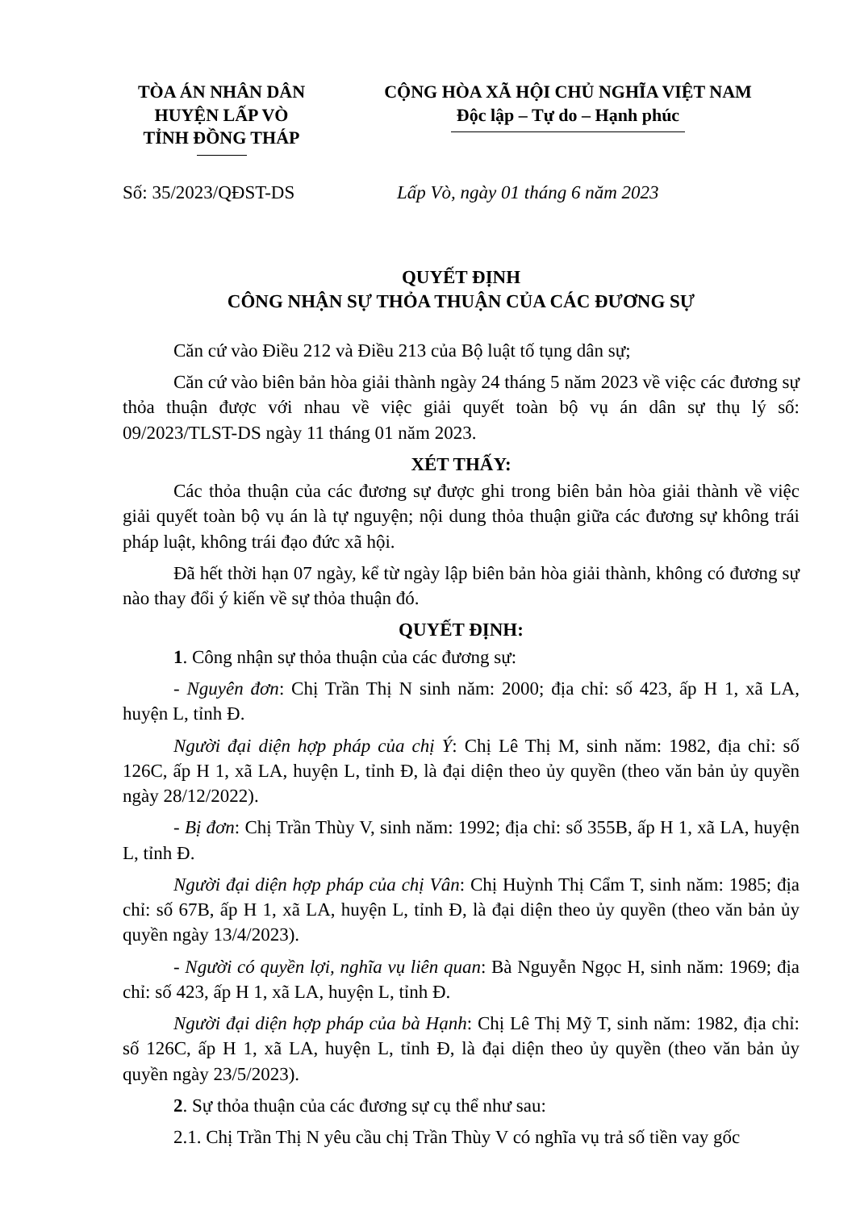TÒA ÁN NHÂN DÂN
HUYỆN LẤP VÒ
TỈNH ĐỒNG THÁP
CỘNG HÒA XÃ HỘI CHỦ NGHĨA VIỆT NAM
Độc lập – Tự do – Hạnh phúc
Số: 35/2023/QĐST-DS Lấp Vò, ngày 01 tháng 6 năm 2023
QUYẾT ĐỊNH
CÔNG NHẬN SỰ THỎA THUẬN CỦA CÁC ĐƯƠNG SỰ
Căn cứ vào Điều 212 và Điều 213 của Bộ luật tố tụng dân sự;
Căn cứ vào biên bản hòa giải thành ngày 24 tháng 5 năm 2023 về việc các đương sự thỏa thuận được với nhau về việc giải quyết toàn bộ vụ án dân sự thụ lý số: 09/2023/TLST-DS ngày 11 tháng 01 năm 2023.
XÉT THẤY:
Các thỏa thuận của các đương sự được ghi trong biên bản hòa giải thành về việc giải quyết toàn bộ vụ án là tự nguyện; nội dung thỏa thuận giữa các đương sự không trái pháp luật, không trái đạo đức xã hội.
Đã hết thời hạn 07 ngày, kể từ ngày lập biên bản hòa giải thành, không có đương sự nào thay đổi ý kiến về sự thỏa thuận đó.
QUYẾT ĐỊNH:
1. Công nhận sự thỏa thuận của các đương sự:
- Nguyên đơn: Chị Trần Thị N sinh năm: 2000; địa chỉ: số 423, ấp H 1, xã LA, huyện L, tỉnh Đ.
Người đại diện hợp pháp của chị Ý: Chị Lê Thị M, sinh năm: 1982, địa chỉ: số 126C, ấp H 1, xã LA, huyện L, tỉnh Đ, là đại diện theo ủy quyền (theo văn bản ủy quyền ngày 28/12/2022).
- Bị đơn: Chị Trần Thùy V, sinh năm: 1992; địa chỉ: số 355B, ấp H 1, xã LA, huyện L, tỉnh Đ.
Người đại diện hợp pháp của chị Vân: Chị Huỳnh Thị Cẩm T, sinh năm: 1985; địa chỉ: số 67B, ấp H 1, xã LA, huyện L, tỉnh Đ, là đại diện theo ủy quyền (theo văn bản ủy quyền ngày 13/4/2023).
- Người có quyền lợi, nghĩa vụ liên quan: Bà Nguyễn Ngọc H, sinh năm: 1969; địa chỉ: số 423, ấp H 1, xã LA, huyện L, tỉnh Đ.
Người đại diện hợp pháp của bà Hạnh: Chị Lê Thị Mỹ T, sinh năm: 1982, địa chỉ: số 126C, ấp H 1, xã LA, huyện L, tỉnh Đ, là đại diện theo ủy quyền (theo văn bản ủy quyền ngày 23/5/2023).
2. Sự thỏa thuận của các đương sự cụ thể như sau:
2.1. Chị Trần Thị N yêu cầu chị Trần Thùy V có nghĩa vụ trả số tiền vay gốc